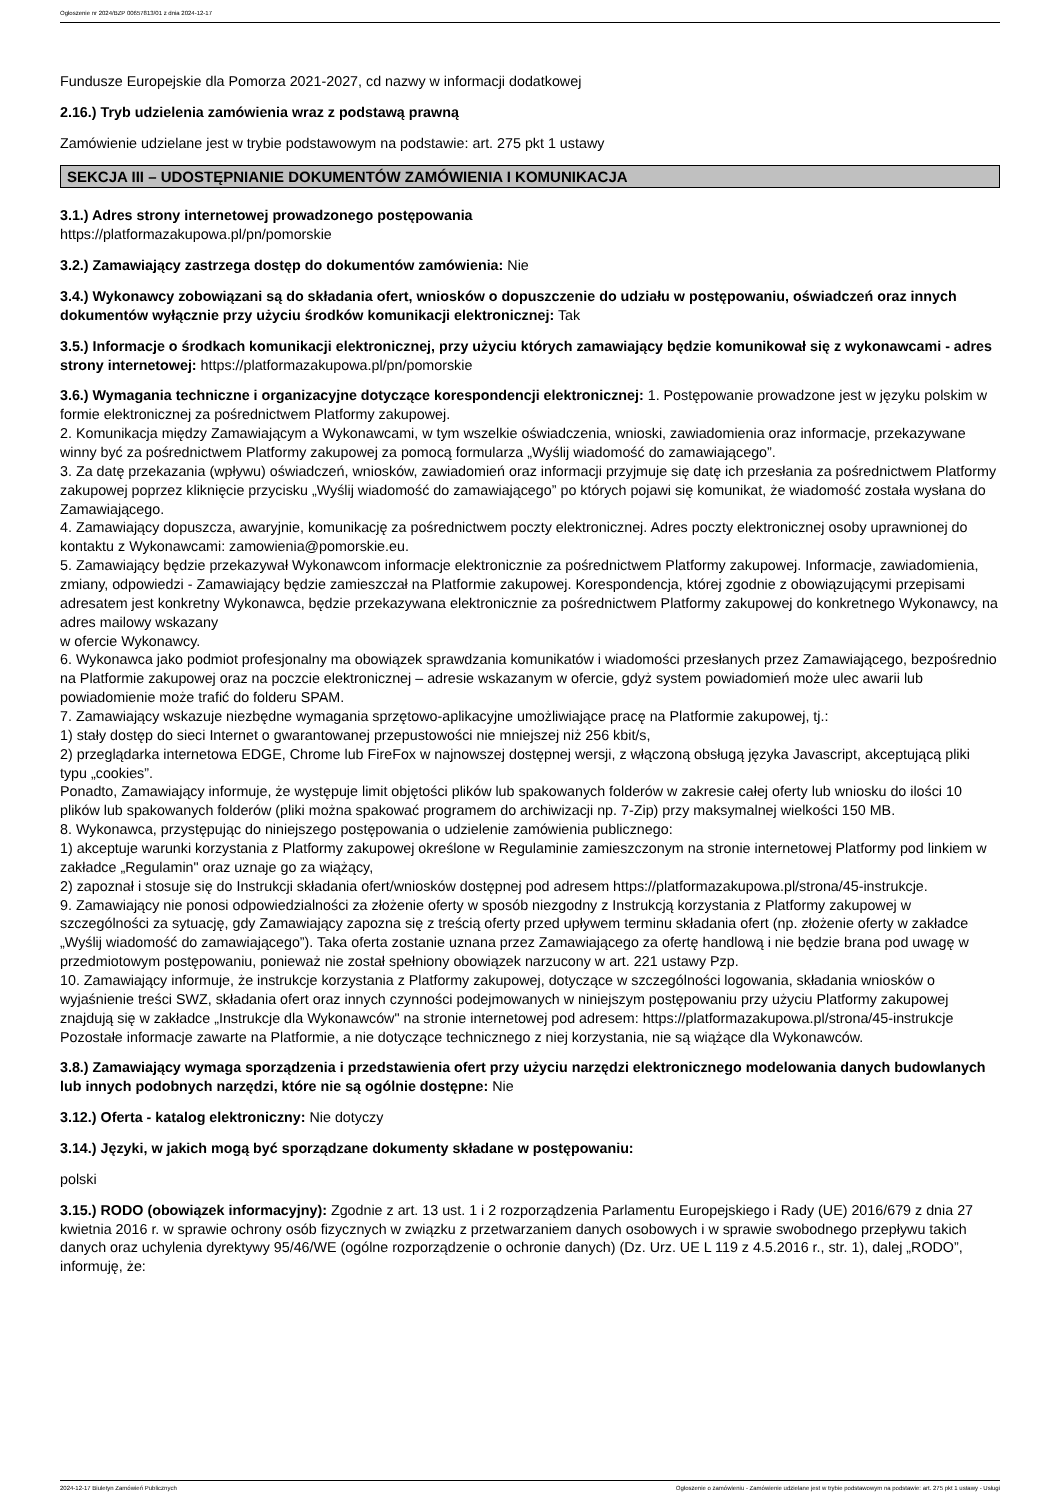Ogłoszenie nr 2024/BZP 00657813/01 z dnia 2024-12-17
Fundusze Europejskie dla Pomorza 2021-2027, cd nazwy w informacji dodatkowej
2.16.) Tryb udzielenia zamówienia wraz z podstawą prawną
Zamówienie udzielane jest w trybie podstawowym na podstawie: art. 275 pkt 1 ustawy
SEKCJA III – UDOSTĘPNIANIE DOKUMENTÓW ZAMÓWIENIA I KOMUNIKACJA
3.1.) Adres strony internetowej prowadzonego postępowania
https://platformazakupowa.pl/pn/pomorskie
3.2.) Zamawiający zastrzega dostęp do dokumentów zamówienia: Nie
3.4.) Wykonawcy zobowiązani są do składania ofert, wniosków o dopuszczenie do udziału w postępowaniu, oświadczeń oraz innych dokumentów wyłącznie przy użyciu środków komunikacji elektronicznej: Tak
3.5.) Informacje o środkach komunikacji elektronicznej, przy użyciu których zamawiający będzie komunikował się z wykonawcami - adres strony internetowej: https://platformazakupowa.pl/pn/pomorskie
3.6.) Wymagania techniczne i organizacyjne dotyczące korespondencji elektronicznej: 1. Postępowanie prowadzone jest w języku polskim w formie elektronicznej za pośrednictwem Platformy zakupowej.
2. Komunikacja między Zamawiającym a Wykonawcami, w tym wszelkie oświadczenia, wnioski, zawiadomienia oraz informacje, przekazywane winny być za pośrednictwem Platformy zakupowej za pomocą formularza „Wyślij wiadomość do zamawiającego”.
3. Za datę przekazania (wpływu) oświadczeń, wniosków, zawiadomień oraz informacji przyjmuje się datę ich przesłania za pośrednictwem Platformy zakupowej poprzez kliknięcie przycisku „Wyślij wiadomość do zamawiającego” po których pojawi się komunikat, że wiadomość została wysłana do Zamawiającego.
4. Zamawiający dopuszcza, awaryjnie, komunikację za pośrednictwem poczty elektronicznej. Adres poczty elektronicznej osoby uprawnionej do kontaktu z Wykonawcami: zamowienia@pomorskie.eu.
5. Zamawiający będzie przekazywał Wykonawcom informacje elektronicznie za pośrednictwem Platformy zakupowej. Informacje, zawiadomienia, zmiany, odpowiedzi - Zamawiający będzie zamieszczał na Platformie zakupowej. Korespondencja, której zgodnie z obowiązującymi przepisami adresatem jest konkretny Wykonawca, będzie przekazywana elektronicznie za pośrednictwem Platformy zakupowej do konkretnego Wykonawcy, na adres mailowy wskazany
w ofercie Wykonawcy.
6. Wykonawca jako podmiot profesjonalny ma obowiązek sprawdzania komunikatów i wiadomości przesłanych przez Zamawiającego, bezpośrednio na Platformie zakupowej oraz na poczcie elektronicznej – adresie wskazanym w ofercie, gdyż system powiadomień może ulec awarii lub powiadomienie może trafić do folderu SPAM.
7. Zamawiający wskazuje niezbędne wymagania sprzętowo-aplikacyjne umożliwiające pracę na Platformie zakupowej, tj.:
1) stały dostęp do sieci Internet o gwarantowanej przepustowości nie mniejszej niż 256 kbit/s,
2) przeglądarka internetowa EDGE, Chrome lub FireFox w najnowszej dostępnej wersji, z włączoną obsługą języka Javascript, akceptującą pliki typu „cookies”.
Ponadto, Zamawiający informuje, że występuje limit objętości plików lub spakowanych folderów w zakresie całej oferty lub wniosku do ilości 10 plików lub spakowanych folderów (pliki można spakować programem do archiwizacji np. 7-Zip) przy maksymalnej wielkości 150 MB.
8. Wykonawca, przystępując do niniejszego postępowania o udzielenie zamówienia publicznego:
1) akceptuje warunki korzystania z Platformy zakupowej określone w Regulaminie zamieszczonym na stronie internetowej Platformy pod linkiem w zakładce „Regulamin" oraz uznaje go za wiążący,
2) zapoznał i stosuje się do Instrukcji składania ofert/wniosków dostępnej pod adresem https://platformazakupowa.pl/strona/45-instrukcje.
9. Zamawiający nie ponosi odpowiedzialności za złożenie oferty w sposób niezgodny z Instrukcją korzystania z Platformy zakupowej w szczególności za sytuację, gdy Zamawiający zapozna się z treścią oferty przed upływem terminu składania ofert (np. złożenie oferty w zakładce „Wyślij wiadomość do zamawiającego”). Taka oferta zostanie uznana przez Zamawiającego za ofertę handlową i nie będzie brana pod uwagę w przedmiotowym postępowaniu, ponieważ nie został spełniony obowiązek narzucony w art. 221 ustawy Pzp.
10. Zamawiający informuje, że instrukcje korzystania z Platformy zakupowej, dotyczące w szczególności logowania, składania wniosków o wyjaśnienie treści SWZ, składania ofert oraz innych czynności podejmowanych w niniejszym postępowaniu przy użyciu Platformy zakupowej znajdują się w zakładce „Instrukcje dla Wykonawców" na stronie internetowej pod adresem: https://platformazakupowa.pl/strona/45-instrukcje Pozostałe informacje zawarte na Platformie, a nie dotyczące technicznego z niej korzystania, nie są wiążące dla Wykonawców.
3.8.) Zamawiający wymaga sporządzenia i przedstawienia ofert przy użyciu narzędzi elektronicznego modelowania danych budowlanych lub innych podobnych narzędzi, które nie są ogólnie dostępne: Nie
3.12.) Oferta - katalog elektroniczny: Nie dotyczy
3.14.) Języki, w jakich mogą być sporządzane dokumenty składane w postępowaniu:
polski
3.15.) RODO (obowiązek informacyjny): Zgodnie z art. 13 ust. 1 i 2 rozporządzenia Parlamentu Europejskiego i Rady (UE) 2016/679 z dnia 27 kwietnia 2016 r. w sprawie ochrony osób fizycznych w związku z przetwarzaniem danych osobowych i w sprawie swobodnego przepływu takich danych oraz uchylenia dyrektywy 95/46/WE (ogólne rozporządzenie o ochronie danych) (Dz. Urz. UE L 119 z 4.5.2016 r., str. 1), dalej „RODO”, informuję, że:
2024-12-17 Biuletyn Zamówień Publicznych Ogłoszenie o zamówieniu - Zamówienie udzielane jest w trybie podstawowym na podstawie: art. 275 pkt 1 ustawy - Usługi